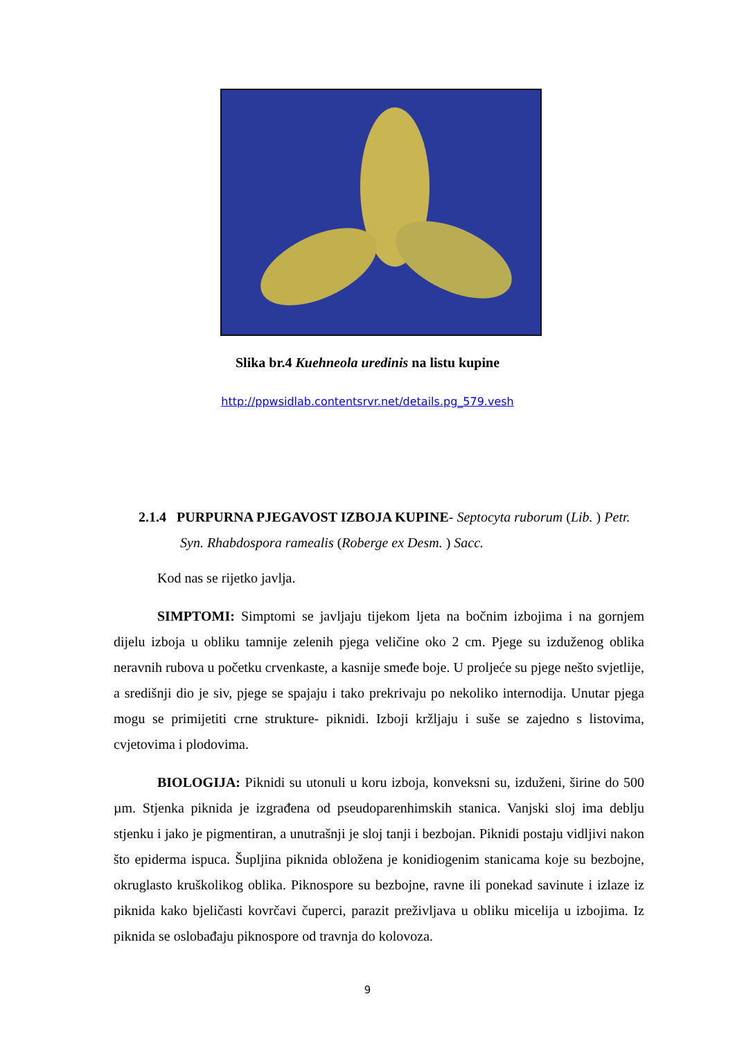Slika br.4 Kuehneola uredinis na listu kupine
http://ppwsidlab.contentsrvr.net/details.pg_579.vesh
2.1.4 PURPURNA PJEGAVOST IZBOJA KUPINE- Septocyta ruborum (Lib. ) Petr. Syn. Rhabdospora ramealis (Roberge ex Desm. ) Sacc.
Kod nas se rijetko javlja.
SIMPTOMI: Simptomi se javljaju tijekom ljeta na bočnim izbojima i na gornjem dijelu izboja u obliku tamnije zelenih pjega veličine oko 2 cm. Pjege su izduženog oblika neravnih rubova u početku crvenkaste, a kasnije smeđe boje. U proljeće su pjege nešto svjetlije, a središnji dio je siv, pjege se spajaju i tako prekrivaju po nekoliko internodija. Unutar pjega mogu se primijetiti crne strukture- piknidi. Izboji kržljaju i suše se zajedno s listovima, cvjetovima i plodovima.
BIOLOGIJA: Piknidi su utonuli u koru izboja, konveksni su, izduženi, širine do 500 µm. Stjenka piknida je izgrađena od pseudoparenhimskih stanica. Vanjski sloj ima deblju stjenku i jako je pigmentiran, a unutrašnji je sloj tanji i bezbojan. Piknidi postaju vidljivi nakon što epiderma ispuca. Šupljina piknida obložena je konidiogenim stanicama koje su bezbojne, okruglasto kruškolikog oblika. Piknospore su bezbojne, ravne ili ponekad savinute i izlaze iz piknida kako bjeličasti kovrčavi čuperci, parazit preživljava u obliku micelija u izbojima. Iz piknida se oslobađaju piknospore od travnja do kolovoza.
9